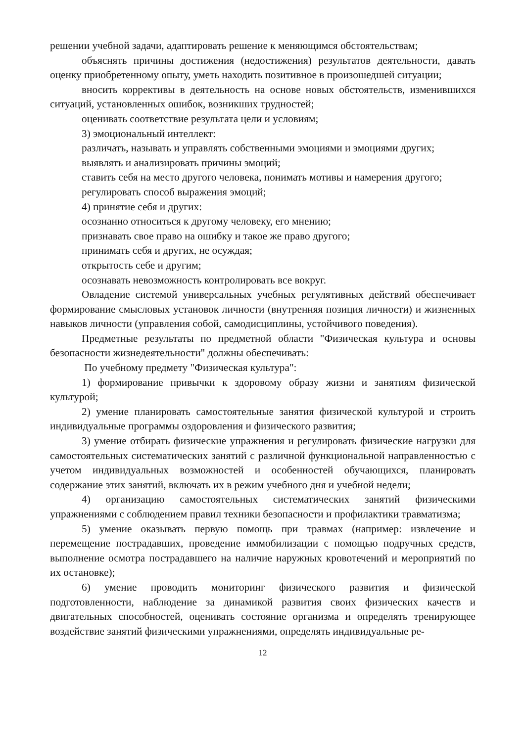решении учебной задачи, адаптировать решение к меняющимся обстоятельствам;
объяснять причины достижения (недостижения) результатов деятельности, давать оценку приобретенному опыту, уметь находить позитивное в произошедшей ситуации;
вносить коррективы в деятельность на основе новых обстоятельств, изменившихся ситуаций, установленных ошибок, возникших трудностей;
оценивать соответствие результата цели и условиям;
3) эмоциональный интеллект:
различать, называть и управлять собственными эмоциями и эмоциями других;
выявлять и анализировать причины эмоций;
ставить себя на место другого человека, понимать мотивы и намерения другого;
регулировать способ выражения эмоций;
4) принятие себя и других:
осознанно относиться к другому человеку, его мнению;
признавать свое право на ошибку и такое же право другого;
принимать себя и других, не осуждая;
открытость себе и другим;
осознавать невозможность контролировать все вокруг.
Овладение системой универсальных учебных регулятивных действий обеспечивает формирование смысловых установок личности (внутренняя позиция личности) и жизненных навыков личности (управления собой, самодисциплины, устойчивого поведения).
Предметные результаты по предметной области "Физическая культура и основы безопасности жизнедеятельности" должны обеспечивать:
По учебному предмету "Физическая культура":
1) формирование привычки к здоровому образу жизни и занятиям физической культурой;
2) умение планировать самостоятельные занятия физической культурой и строить индивидуальные программы оздоровления и физического развития;
3) умение отбирать физические упражнения и регулировать физические нагрузки для самостоятельных систематических занятий с различной функциональной направленностью с учетом индивидуальных возможностей и особенностей обучающихся, планировать содержание этих занятий, включать их в режим учебного дня и учебной недели;
4) организацию самостоятельных систематических занятий физическими упражнениями с соблюдением правил техники безопасности и профилактики травматизма;
5) умение оказывать первую помощь при травмах (например: извлечение и перемещение пострадавших, проведение иммобилизации с помощью подручных средств, выполнение осмотра пострадавшего на наличие наружных кровотечений и мероприятий по их остановке);
6) умение проводить мониторинг физического развития и физической подготовленности, наблюдение за динамикой развития своих физических качеств и двигательных способностей, оценивать состояние организма и определять тренирующее воздействие занятий физическими упражнениями, определять индивидуальные ре-
12